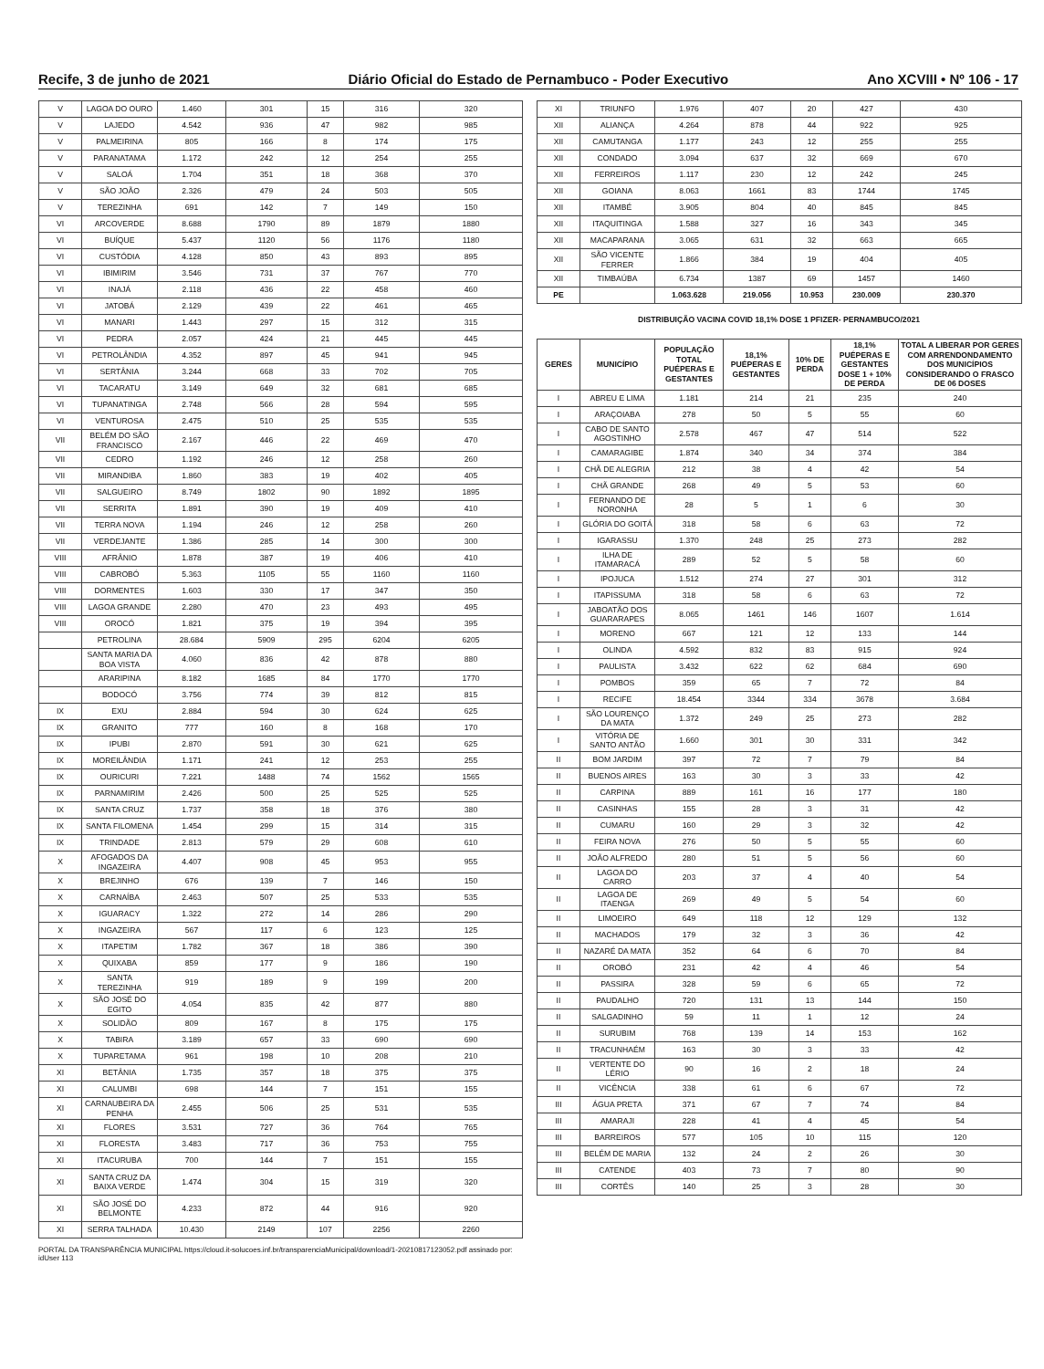Recife, 3 de junho de 2021 Diário Oficial do Estado de Pernambuco - Poder Executivo Ano XCVIII • Nº 106 - 17
| V | LAGOA DO OURO | 1.460 | 301 | 15 | 316 | 320 |
| V | LAJEDO | 4.542 | 936 | 47 | 982 | 985 |
| V | PALMEIRINA | 805 | 166 | 8 | 174 | 175 |
| V | PARANATAMA | 1.172 | 242 | 12 | 254 | 255 |
| V | SALOÁ | 1.704 | 351 | 18 | 368 | 370 |
| V | SÃO JOÃO | 2.326 | 479 | 24 | 503 | 505 |
| V | TEREZINHA | 691 | 142 | 7 | 149 | 150 |
| VI | ARCOVERDE | 8.688 | 1790 | 89 | 1879 | 1880 |
| VI | BUÍQUE | 5.437 | 1120 | 56 | 1176 | 1180 |
| VI | CUSTÓDIA | 4.128 | 850 | 43 | 893 | 895 |
| VI | IBIMIRIM | 3.546 | 731 | 37 | 767 | 770 |
| VI | INAJÁ | 2.118 | 436 | 22 | 458 | 460 |
| VI | JATOBÁ | 2.129 | 439 | 22 | 461 | 465 |
| VI | MANARI | 1.443 | 297 | 15 | 312 | 315 |
| VI | PEDRA | 2.057 | 424 | 21 | 445 | 445 |
| VI | PETROLÂNDIA | 4.352 | 897 | 45 | 941 | 945 |
| VI | SERTÂNIA | 3.244 | 668 | 33 | 702 | 705 |
| VI | TACARATU | 3.149 | 649 | 32 | 681 | 685 |
| VI | TUPANATINGA | 2.748 | 566 | 28 | 594 | 595 |
| VI | VENTUROSA | 2.475 | 510 | 25 | 535 | 535 |
| VII | BELÉM DO SÃO FRANCISCO | 2.167 | 446 | 22 | 469 | 470 |
| VII | CEDRO | 1.192 | 246 | 12 | 258 | 260 |
| VII | MIRANDIBA | 1.860 | 383 | 19 | 402 | 405 |
| VII | SALGUEIRO | 8.749 | 1802 | 90 | 1892 | 1895 |
| VII | SERRITA | 1.891 | 390 | 19 | 409 | 410 |
| VII | TERRA NOVA | 1.194 | 246 | 12 | 258 | 260 |
| VII | VERDEJANTE | 1.386 | 285 | 14 | 300 | 300 |
| VIII | AFRÂNIO | 1.878 | 387 | 19 | 406 | 410 |
| VIII | CABROBÓ | 5.363 | 1105 | 55 | 1160 | 1160 |
| VIII | DORMENTES | 1.603 | 330 | 17 | 347 | 350 |
| VIII | LAGOA GRANDE | 2.280 | 470 | 23 | 493 | 495 |
| VIII | OROCÓ | 1.821 | 375 | 19 | 394 | 395 |
| | PETROLINA | 28.684 | 5909 | 295 | 6204 | 6205 |
| | SANTA MARIA DA BOA VISTA | 4.060 | 836 | 42 | 878 | 880 |
| | ARARIPINA | 8.182 | 1685 | 84 | 1770 | 1770 |
| | BODOCÓ | 3.756 | 774 | 39 | 812 | 815 |
| IX | EXU | 2.884 | 594 | 30 | 624 | 625 |
| IX | GRANITO | 777 | 160 | 8 | 168 | 170 |
| IX | IPUBI | 2.870 | 591 | 30 | 621 | 625 |
| IX | MOREILÂNDIA | 1.171 | 241 | 12 | 253 | 255 |
| IX | OURICURI | 7.221 | 1488 | 74 | 1562 | 1565 |
| IX | PARNAMIRIM | 2.426 | 500 | 25 | 525 | 525 |
| IX | SANTA CRUZ | 1.737 | 358 | 18 | 376 | 380 |
| IX | SANTA FILOMENA | 1.454 | 299 | 15 | 314 | 315 |
| IX | TRINDADE | 2.813 | 579 | 29 | 608 | 610 |
| X | AFOGADOS DA INGAZEIRA | 4.407 | 908 | 45 | 953 | 955 |
| X | BREJINHO | 676 | 139 | 7 | 146 | 150 |
| X | CARNAÍBA | 2.463 | 507 | 25 | 533 | 535 |
| X | IGUARACY | 1.322 | 272 | 14 | 286 | 290 |
| X | INGAZEIRA | 567 | 117 | 6 | 123 | 125 |
| X | ITAPETIM | 1.782 | 367 | 18 | 386 | 390 |
| X | QUIXABA | 859 | 177 | 9 | 186 | 190 |
| X | SANTA TEREZINHA | 919 | 189 | 9 | 199 | 200 |
| X | SÃO JOSÉ DO EGITO | 4.054 | 835 | 42 | 877 | 880 |
| X | SOLIDÃO | 809 | 167 | 8 | 175 | 175 |
| X | TABIRA | 3.189 | 657 | 33 | 690 | 690 |
| X | TUPARETAMA | 961 | 198 | 10 | 208 | 210 |
| XI | BETÂNIA | 1.735 | 357 | 18 | 375 | 375 |
| XI | CALUMBI | 698 | 144 | 7 | 151 | 155 |
| XI | CARNAUBEIRA DA PENHA | 2.455 | 506 | 25 | 531 | 535 |
| XI | FLORES | 3.531 | 727 | 36 | 764 | 765 |
| XI | FLORESTA | 3.483 | 717 | 36 | 753 | 755 |
| XI | ITACURUBA | 700 | 144 | 7 | 151 | 155 |
| XI | SANTA CRUZ DA BAIXA VERDE | 1.474 | 304 | 15 | 319 | 320 |
| XI | SÃO JOSÉ DO BELMONTE | 4.233 | 872 | 44 | 916 | 920 |
| XI | SERRA TALHADA | 10.430 | 2149 | 107 | 2256 | 2260 |
PORTAL DA TRANSPARÊNCIA MUNICIPAL https://cloud.it-solucoes.inf.br/transparenciaMunicipal/download/1-20210817123052.pdf assinado por: idUser 113
| XI | TRIUNFO | 1.976 | 407 | 20 | 427 | 430 |
| XII | ALIANÇA | 4.264 | 878 | 44 | 922 | 925 |
| XII | CAMUTANGA | 1.177 | 243 | 12 | 255 | 255 |
| XII | CONDADO | 3.094 | 637 | 32 | 669 | 670 |
| XII | FERREIROS | 1.117 | 230 | 12 | 242 | 245 |
| XII | GOIANA | 8.063 | 1661 | 83 | 1744 | 1745 |
| XII | ITAMBÉ | 3.905 | 804 | 40 | 845 | 845 |
| XII | ITAQUITINGA | 1.588 | 327 | 16 | 343 | 345 |
| XII | MACAPARANA | 3.065 | 631 | 32 | 663 | 665 |
| XII | SÃO VICENTE FERRER | 1.866 | 384 | 19 | 404 | 405 |
| XII | TIMBAÚBA | 6.734 | 1387 | 69 | 1457 | 1460 |
| PE | | 1.063.628 | 219.056 | 10.953 | 230.009 | 230.370 |
DISTRIBUIÇÃO VACINA COVID 18,1% DOSE 1 PFIZER- PERNAMBUCO/2021
| GERES | MUNICÍPIO | POPULAÇÃO TOTAL PUÉPERAS E GESTANTES | 18,1% PUÉPERAS E GESTANTES | 10% DE PERDA | 18,1% PUÉPERAS E GESTANTES DOSE 1 + 10% DE PERDA | TOTAL A LIBERAR POR GERES COM ARRENDONDAMENTO DOS MUNICÍPIOS CONSIDERANDO O FRASCO DE 06 DOSES |
| --- | --- | --- | --- | --- | --- | --- |
| I | ABREU E LIMA | 1.181 | 214 | 21 | 235 | 240 |
| I | ARAÇOIABA | 278 | 50 | 5 | 55 | 60 |
| I | CABO DE SANTO AGOSTINHO | 2.578 | 467 | 47 | 514 | 522 |
| I | CAMARAGIBE | 1.874 | 340 | 34 | 374 | 384 |
| I | CHÃ DE ALEGRIA | 212 | 38 | 4 | 42 | 54 |
| I | CHÃ GRANDE | 268 | 49 | 5 | 53 | 60 |
| I | FERNANDO DE NORONHA | 28 | 5 | 1 | 6 | 30 |
| I | GLÓRIA DO GOITÁ | 318 | 58 | 6 | 63 | 72 |
| I | IGARASSU | 1.370 | 248 | 25 | 273 | 282 |
| I | ILHA DE ITAMARACÁ | 289 | 52 | 5 | 58 | 60 |
| I | IPOJUCA | 1.512 | 274 | 27 | 301 | 312 |
| I | ITAPISSUMA | 318 | 58 | 6 | 63 | 72 |
| I | JABOATÃO DOS GUARARAPES | 8.065 | 1461 | 146 | 1607 | 1.614 |
| I | MORENO | 667 | 121 | 12 | 133 | 144 |
| I | OLINDA | 4.592 | 832 | 83 | 915 | 924 |
| I | PAULISTA | 3.432 | 622 | 62 | 684 | 690 |
| I | POMBOS | 359 | 65 | 7 | 72 | 84 |
| I | RECIFE | 18.454 | 3344 | 334 | 3678 | 3.684 |
| I | SÃO LOURENÇO DA MATA | 1.372 | 249 | 25 | 273 | 282 |
| I | VITÓRIA DE SANTO ANTÃO | 1.660 | 301 | 30 | 331 | 342 |
| II | BOM JARDIM | 397 | 72 | 7 | 79 | 84 |
| II | BUENOS AIRES | 163 | 30 | 3 | 33 | 42 |
| II | CARPINA | 889 | 161 | 16 | 177 | 180 |
| II | CASINHAS | 155 | 28 | 3 | 31 | 42 |
| II | CUMARU | 160 | 29 | 3 | 32 | 42 |
| II | FEIRA NOVA | 276 | 50 | 5 | 55 | 60 |
| II | JOÃO ALFREDO | 280 | 51 | 5 | 56 | 60 |
| II | LAGOA DO CARRO | 203 | 37 | 4 | 40 | 54 |
| II | LAGOA DE ITAENGA | 269 | 49 | 5 | 54 | 60 |
| II | LIMOEIRO | 649 | 118 | 12 | 129 | 132 |
| II | MACHADOS | 179 | 32 | 3 | 36 | 42 |
| II | NAZARÉ DA MATA | 352 | 64 | 6 | 70 | 84 |
| II | OROBÓ | 231 | 42 | 4 | 46 | 54 |
| II | PASSIRA | 328 | 59 | 6 | 65 | 72 |
| II | PAUDALHO | 720 | 131 | 13 | 144 | 150 |
| II | SALGADINHO | 59 | 11 | 1 | 12 | 24 |
| II | SURUBIM | 768 | 139 | 14 | 153 | 162 |
| II | TRACUNHAÉM | 163 | 30 | 3 | 33 | 42 |
| II | VERTENTE DO LÉRIO | 90 | 16 | 2 | 18 | 24 |
| II | VICÊNCIA | 338 | 61 | 6 | 67 | 72 |
| III | ÁGUA PRETA | 371 | 67 | 7 | 74 | 84 |
| III | AMARAJI | 228 | 41 | 4 | 45 | 54 |
| III | BARREIROS | 577 | 105 | 10 | 115 | 120 |
| III | BELÉM DE MARIA | 132 | 24 | 2 | 26 | 30 |
| III | CATENDE | 403 | 73 | 7 | 80 | 90 |
| III | CORTÊS | 140 | 25 | 3 | 28 | 30 |